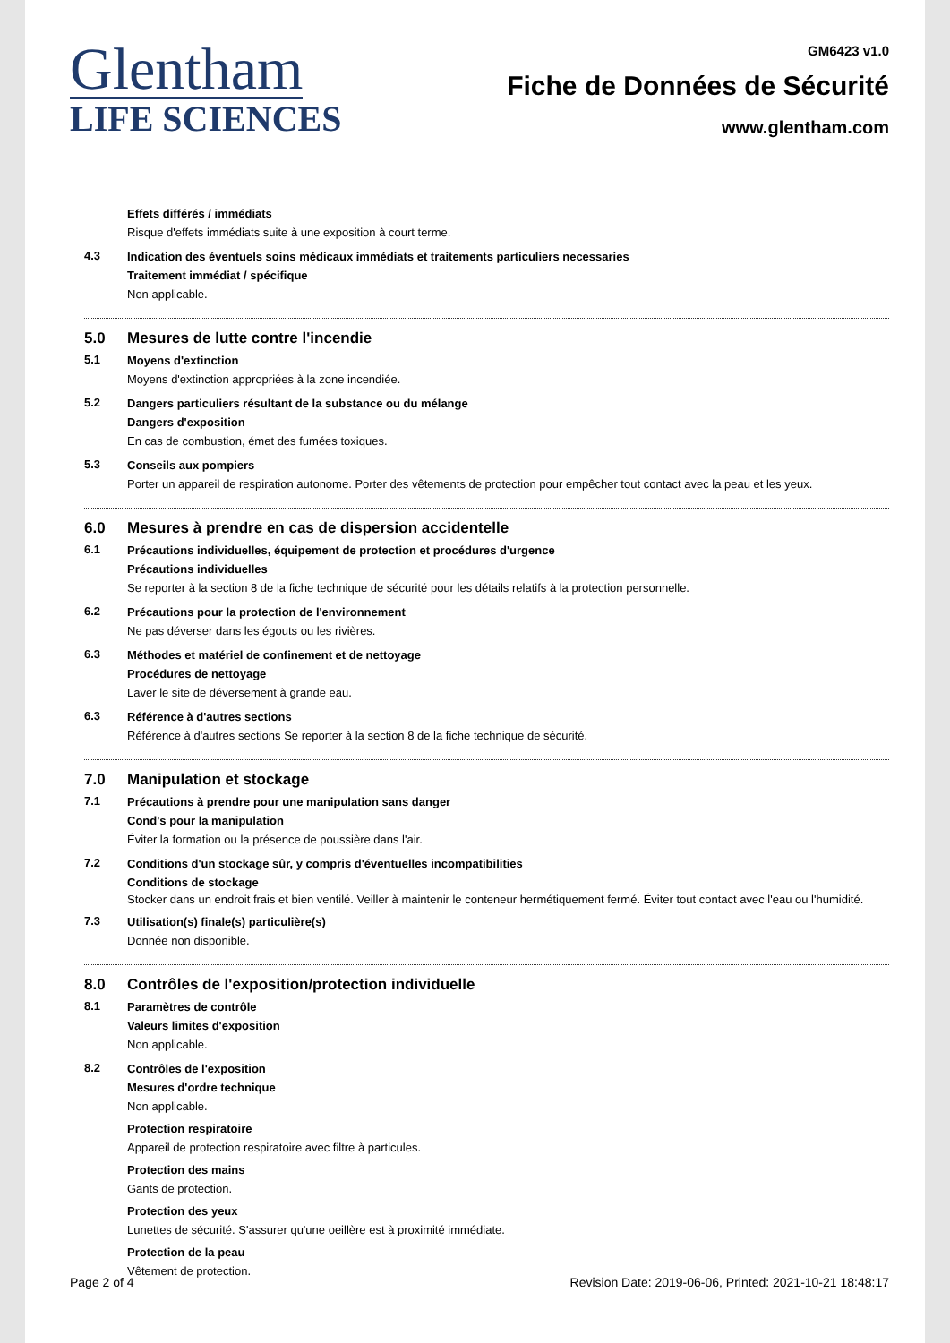Glentham
LIFE SCIENCES
GM6423 v1.0
Fiche de Données de Sécurité
www.glentham.com
Effets différés / immédiats
Risque d'effets immédiats suite à une exposition à court terme.
4.3
Indication des éventuels soins médicaux immédiats et traitements particuliers necessaries
Traitement immédiat / spécifique
Non applicable.
5.0 Mesures de lutte contre l'incendie
5.1
Moyens d'extinction
Moyens d'extinction appropriées à la zone incendiée.
5.2
Dangers particuliers résultant de la substance ou du mélange
Dangers d'exposition
En cas de combustion, émet des fumées toxiques.
5.3
Conseils aux pompiers
Porter un appareil de respiration autonome. Porter des vêtements de protection pour empêcher tout contact avec la peau et les yeux.
6.0 Mesures à prendre en cas de dispersion accidentelle
6.1
Précautions individuelles, équipement de protection et procédures d'urgence
Précautions individuelles
Se reporter à la section 8 de la fiche technique de sécurité pour les détails relatifs à la protection personnelle.
6.2
Précautions pour la protection de l'environnement
Ne pas déverser dans les égouts ou les rivières.
6.3
Méthodes et matériel de confinement et de nettoyage
Procédures de nettoyage
Laver le site de déversement à grande eau.
6.3
Référence à d'autres sections
Référence à d'autres sections Se reporter à la section 8 de la fiche technique de sécurité.
7.0 Manipulation et stockage
7.1
Précautions à prendre pour une manipulation sans danger
Cond's pour la manipulation
Éviter la formation ou la présence de poussière dans l'air.
7.2
Conditions d'un stockage sûr, y compris d'éventuelles incompatibilities
Conditions de stockage
Stocker dans un endroit frais et bien ventilé. Veiller à maintenir le conteneur hermétiquement fermé. Éviter tout contact avec l'eau ou l'humidité.
7.3
Utilisation(s) finale(s) particulière(s)
Donnée non disponible.
8.0 Contrôles de l'exposition/protection individuelle
8.1
Paramètres de contrôle
Valeurs limites d'exposition
Non applicable.
8.2
Contrôles de l'exposition
Mesures d'ordre technique
Non applicable.
Protection respiratoire
Appareil de protection respiratoire avec filtre à particules.
Protection des mains
Gants de protection.
Protection des yeux
Lunettes de sécurité. S'assurer qu'une oeillère est à proximité immédiate.
Protection de la peau
Vêtement de protection.
Page 2 of 4 Revision Date: 2019-06-06, Printed: 2021-10-21 18:48:17